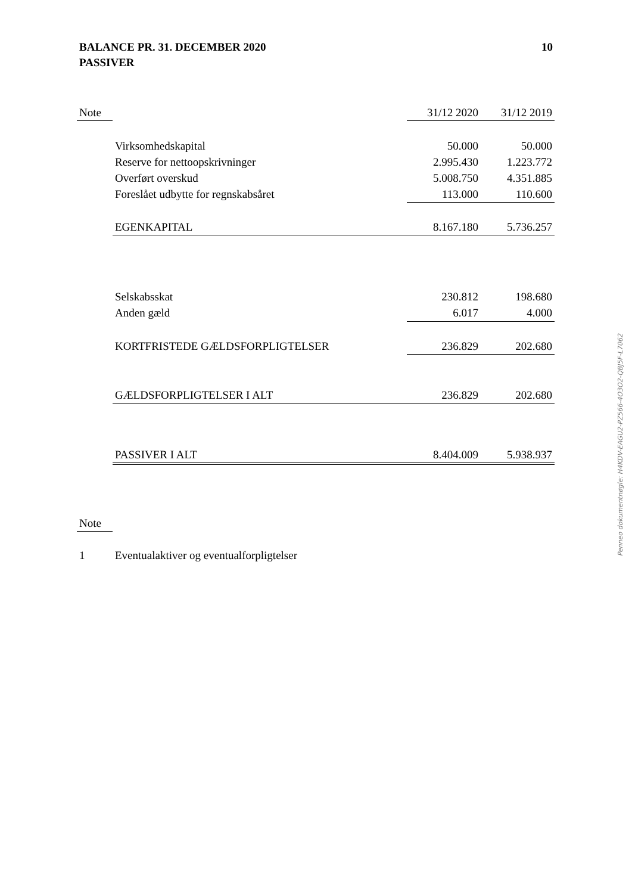10 BALANCE PR. 31. DECEMBER 2020
PASSIVER
| Note | | 31/12 2020 | 31/12 2019 |
| | Virksomhedskapital | 50.000 | 50.000 |
| | Reserve for nettoopskrivninger | 2.995.430 | 1.223.772 |
| | Overført overskud | 5.008.750 | 4.351.885 |
| | Foreslået udbytte for regnskabsåret | 113.000 | 110.600 |
| | EGENKAPITAL | 8.167.180 | 5.736.257 |
| | Selskabsskat | 230.812 | 198.680 |
| | Anden gæld | 6.017 | 4.000 |
| | KORTFRISTEDE GÆLDSFORPLIGTELSER | 236.829 | 202.680 |
| | GÆLDSFORPLIGTELSER I ALT | 236.829 | 202.680 |
| | PASSIVER I ALT | 8.404.009 | 5.938.937 |
| Note | | | |
| 1 | Eventualaktiver og eventualforpligtelser | | |
Penneo dokumentnøgle: H4KDV-EAGU2-PZ566-4O3O2-QBJ5F-L7062